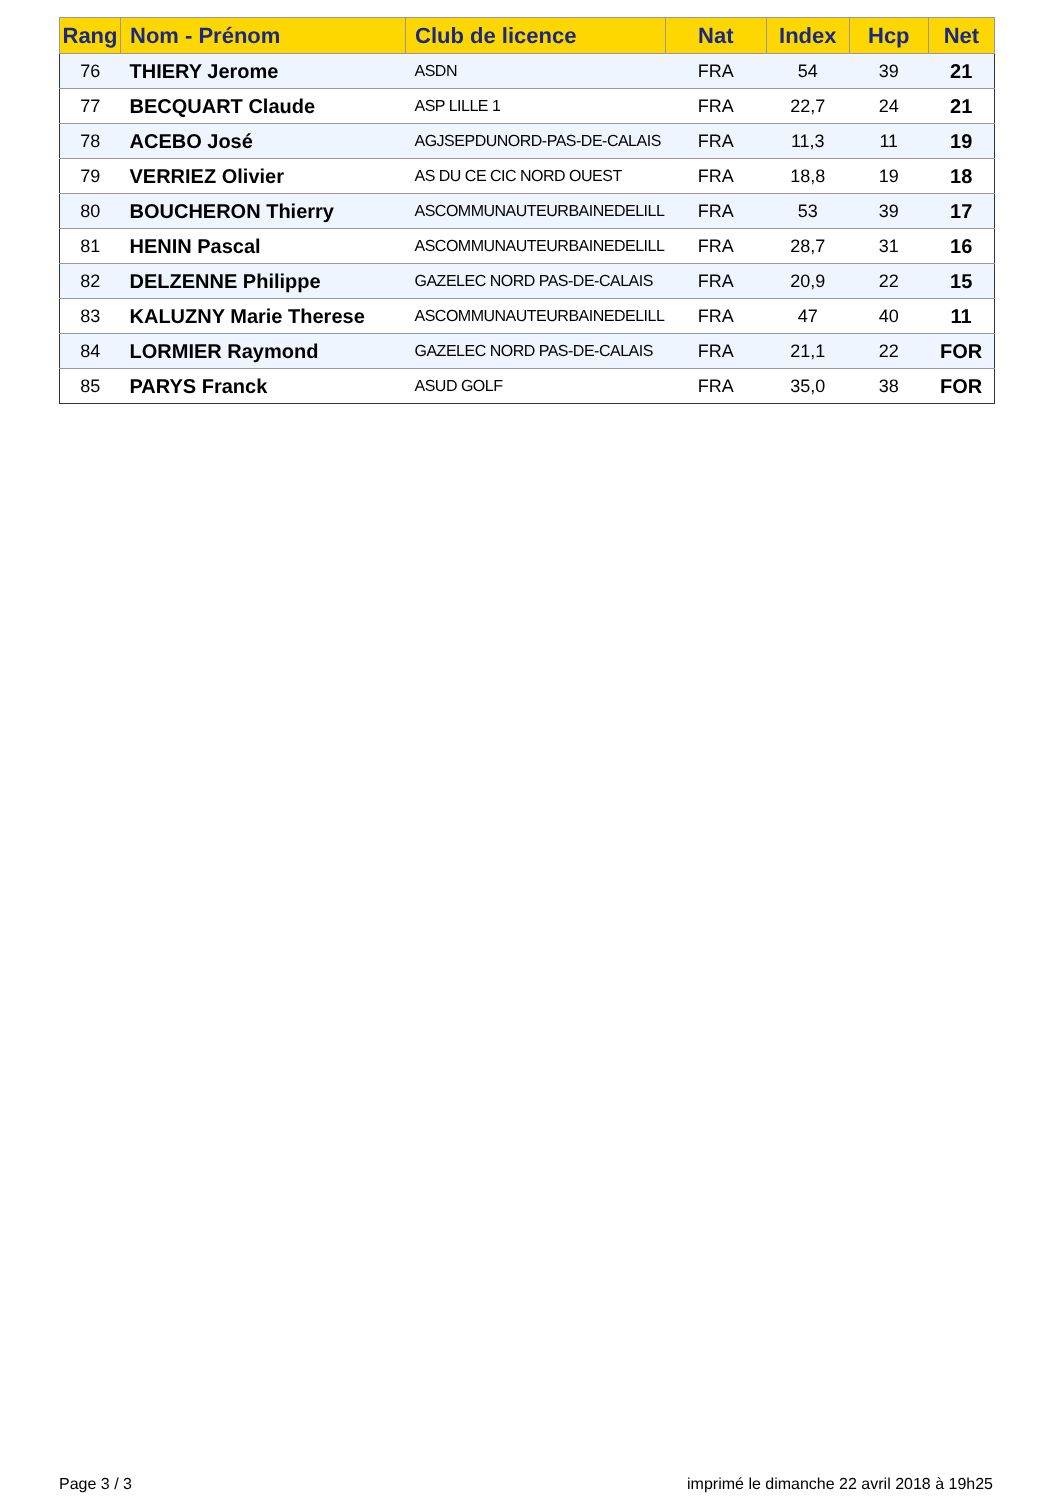| Rang | Nom - Prénom | Club de licence | Nat | Index | Hcp | Net |
| --- | --- | --- | --- | --- | --- | --- |
| 76 | THIERY Jerome | ASDN | FRA | 54 | 39 | 21 |
| 77 | BECQUART Claude | ASP LILLE 1 | FRA | 22,7 | 24 | 21 |
| 78 | ACEBO José | AGJSEPDUNORD-PAS-DE-CALAIS | FRA | 11,3 | 11 | 19 |
| 79 | VERRIEZ Olivier | AS DU CE CIC NORD OUEST | FRA | 18,8 | 19 | 18 |
| 80 | BOUCHERON Thierry | ASCOMMUNAUTEURBAINEDELILL | FRA | 53 | 39 | 17 |
| 81 | HENIN Pascal | ASCOMMUNAUTEURBAINEDELILL | FRA | 28,7 | 31 | 16 |
| 82 | DELZENNE Philippe | GAZELEC NORD PAS-DE-CALAIS | FRA | 20,9 | 22 | 15 |
| 83 | KALUZNY Marie Therese | ASCOMMUNAUTEURBAINEDELILL | FRA | 47 | 40 | 11 |
| 84 | LORMIER Raymond | GAZELEC NORD PAS-DE-CALAIS | FRA | 21,1 | 22 | FOR |
| 85 | PARYS Franck | ASUD GOLF | FRA | 35,0 | 38 | FOR |
Page 3 / 3
imprimé le dimanche 22 avril 2018 à 19h25